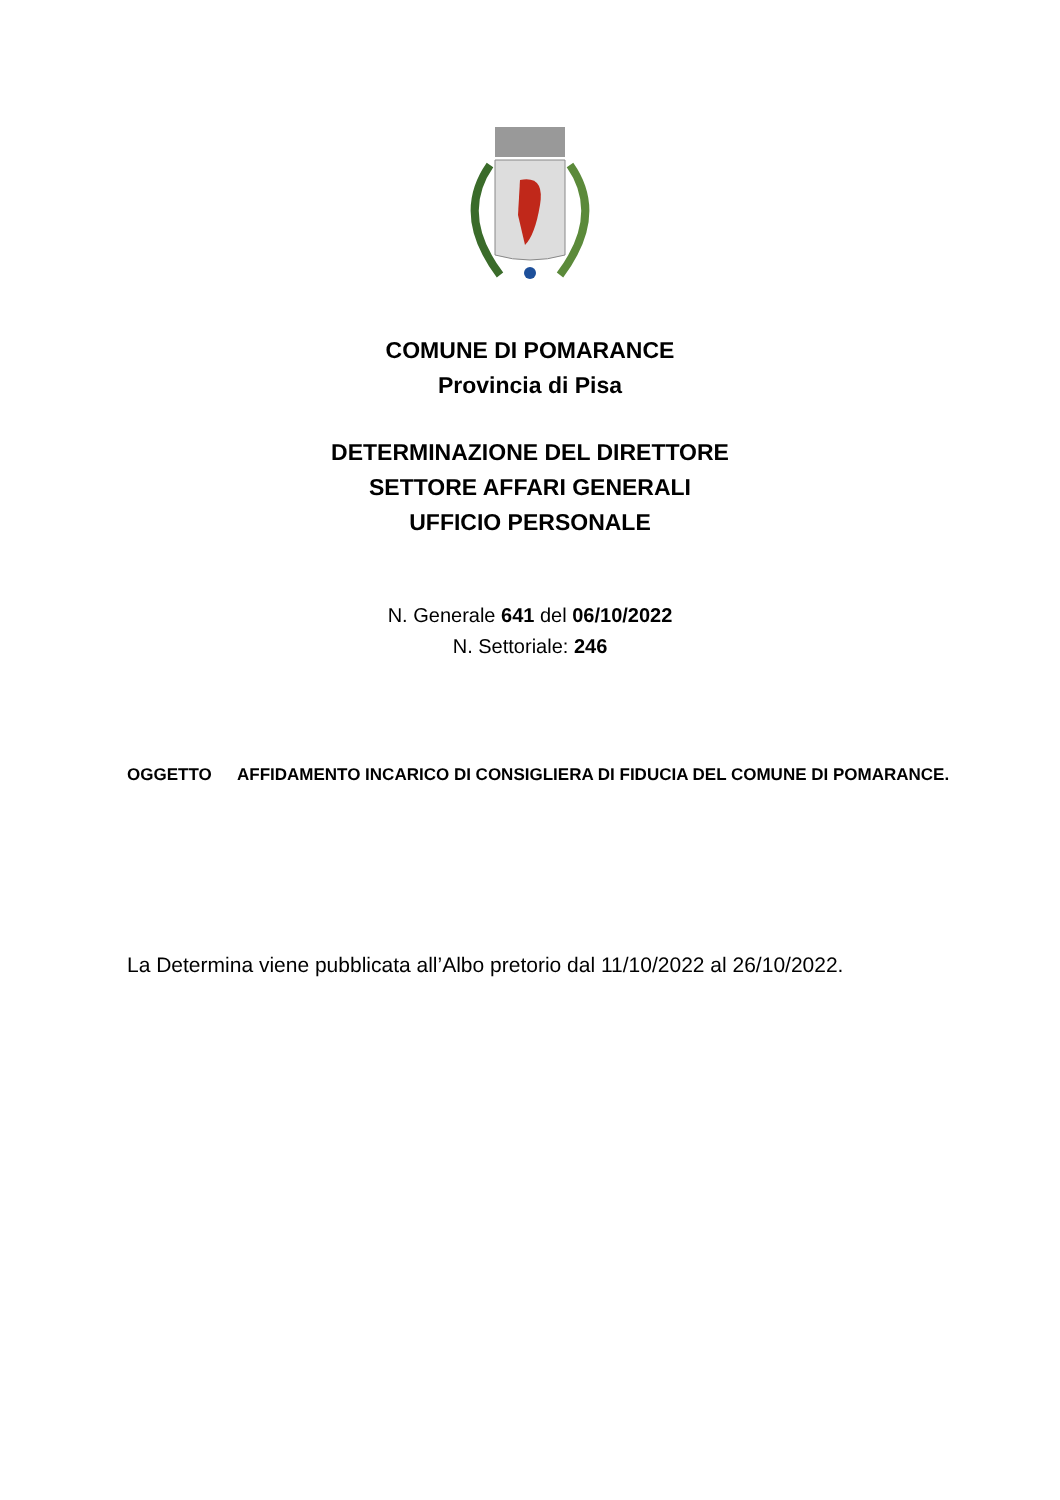COMUNE DI POMARANCE
Provincia di Pisa
DETERMINAZIONE DEL DIRETTORE
SETTORE AFFARI GENERALI
UFFICIO PERSONALE
N. Generale 641 del 06/10/2022
N. Settoriale: 246
OGGETTO AFFIDAMENTO INCARICO DI CONSIGLIERA DI FIDUCIA DEL COMUNE DI POMARANCE.
La Determina viene pubblicata all’Albo pretorio dal 11/10/2022 al 26/10/2022.